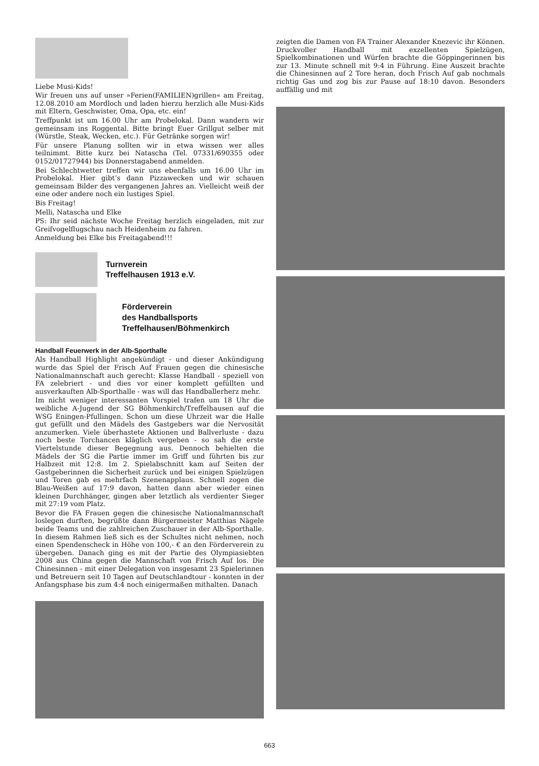Liebe Musi-Kids!
Wir freuen uns auf unser »Ferien(FAMILIEN)grillen« am Freitag, 12.08.2010 am Mordloch und laden hierzu herzlich alle Musi-Kids mit Eltern, Geschwister, Oma, Opa, etc. ein!
Treffpunkt ist um 16.00 Uhr am Probelokal. Dann wandern wir gemeinsam ins Roggental. Bitte bringt Euer Grillgut selber mit (Würstle, Steak, Wecken, etc.). Für Getränke sorgen wir!
Für unsere Planung sollten wir in etwa wissen wer alles teilnimmt. Bitte kurz bei Natascha (Tel. 07331/690355 oder 0152/01727944) bis Donnerstagabend anmelden.
Bei Schlechtwetter treffen wir uns ebenfalls um 16.00 Uhr im Probelokal. Hier gibt’s dann Pizzawecken und wir schauen gemeinsam Bilder des vergangenen Jahres an. Vielleicht weiß der eine oder andere noch ein lustiges Spiel.
Bis Freitag!
Melli, Natascha und Elke
PS: Ihr seid nächste Woche Freitag herzlich eingeladen, mit zur Greifvogelflugschau nach Heidenheim zu fahren.
Anmeldung bei Elke bis Freitagabend!!!
Turnverein
Treffelhausen 1913 e.V.
Förderverein
des Handballsports
Treffelhausen/Böhmenkirch
Handball Feuerwerk in der Alb-Sporthalle
Als Handball Highlight angekündigt - und dieser Ankündigung wurde das Spiel der Frisch Auf Frauen gegen die chinesische Nationalmannschaft auch gerecht: Klasse Handball - speziell von FA zelebriert - und dies vor einer komplett gefüllten und ausverkauften Alb-Sporthalle - was will das Handballerherz mehr.
Im nicht weniger interessanten Vorspiel trafen um 18 Uhr die weibliche A-Jugend der SG Böhmenkirch/Treffelhausen auf die WSG Eningen-Pfullingen. Schon um diese Uhrzeit war die Halle gut gefüllt und den Mädels des Gastgebers war die Nervosität anzumerken. Viele überhastete Aktionen und Ballverluste - dazu noch beste Torchancen kläglich vergeben - so sah die erste Viertelstunde dieser Begegnung aus. Dennoch behielten die Mädels der SG die Partie immer im Griff und führten bis zur Halbzeit mit 12:8. Im 2. Spielabschnitt kam auf Seiten der Gastgeberinnen die Sicherheit zurück und bei einigen Spielzügen und Toren gab es mehrfach Szenenapplaus. Schnell zogen die Blau-Weißen auf 17:9 davon, hatten dann aber wieder einen kleinen Durchhänger, gingen aber letztlich als verdienter Sieger mit 27:19 vom Platz.
Bevor die FA Frauen gegen die chinesische Nationalmannschaft loslegen durften, begrüßte dann Bürgermeister Matthias Nägele beide Teams und die zahlreichen Zuschauer in der Alb-Sporthalle. In diesem Rahmen ließ sich es der Schultes nicht nehmen, noch einen Spendenscheck in Höhe von 100,- € an den Förderverein zu übergeben. Danach ging es mit der Partie des Olympiasiebten 2008 aus China gegen die Mannschaft von Frisch Auf los. Die Chinesinnen - mit einer Delegation von insgesamt 23 Spielerinnen und Betreuern seit 10 Tagen auf Deutschlandtour - konnten in der Anfangsphase bis zum 4:4 noch einigermaßen mithalten. Danach
zeigten die Damen von FA Trainer Alexander Knezevic ihr Können. Druckvoller Handball mit exzellenten Spielzügen, Spielkombinationen und Würfen brachte die Göppingerinnen bis zur 13. Minute schnell mit 9:4 in Führung. Eine Auszeit brachte die Chinesinnen auf 2 Tore heran, doch Frisch Auf gab nochmals richtig Gas und zog bis zur Pause auf 18:10 davon. Besonders auffällig und mit
663